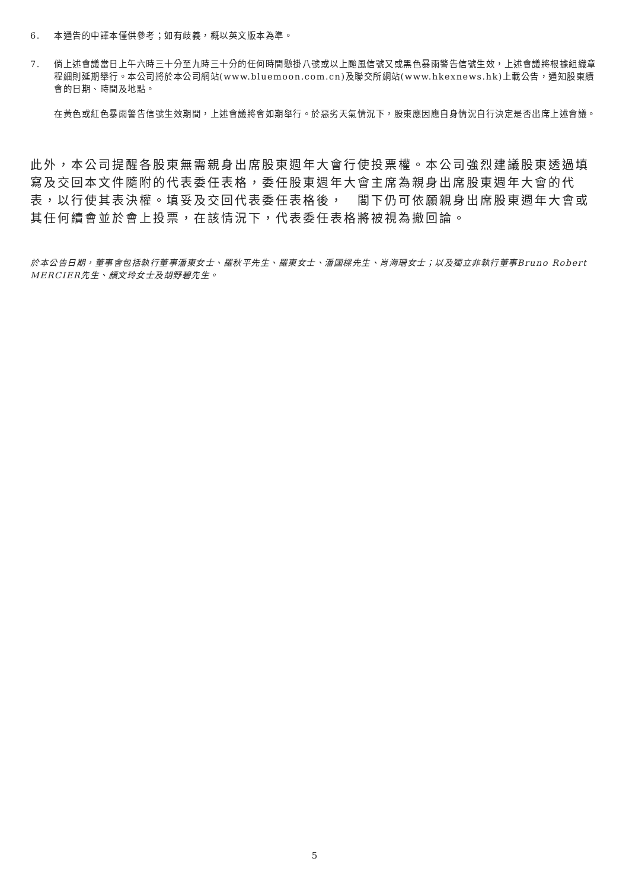6. 本通告的中譯本僅供參考；如有歧義，概以英文版本為準。
7. 倘上述會議當日上午六時三十分至九時三十分的任何時間懸掛八號或以上颱風信號又或黑色暴雨警告信號生效，上述會議將根據組織章程細則延期舉行。本公司將於本公司網站(www.bluemoon.com.cn)及聯交所網站(www.hkexnews.hk)上載公告，通知股東續會的日期、時間及地點。
在黃色或紅色暴雨警告信號生效期間，上述會議將會如期舉行。於惡劣天氣情況下，股東應因應自身情況自行決定是否出席上述會議。
此外，本公司提醒各股東無需親身出席股東週年大會行使投票權。本公司強烈建議股東透過填寫及交回本文件隨附的代表委任表格，委任股東週年大會主席為親身出席股東週年大會的代表，以行使其表決權。填妥及交回代表委任表格後，　閣下仍可依願親身出席股東週年大會或其任何續會並於會上投票，在該情況下，代表委任表格將被視為撤回論。
於本公告日期，董事會包括執行董事潘東女士、羅秋平先生、羅東女士、潘國樑先生、肖海珊女士；以及獨立非執行董事Bruno Robert MERCIER先生、顏文玲女士及胡野碧先生。
5